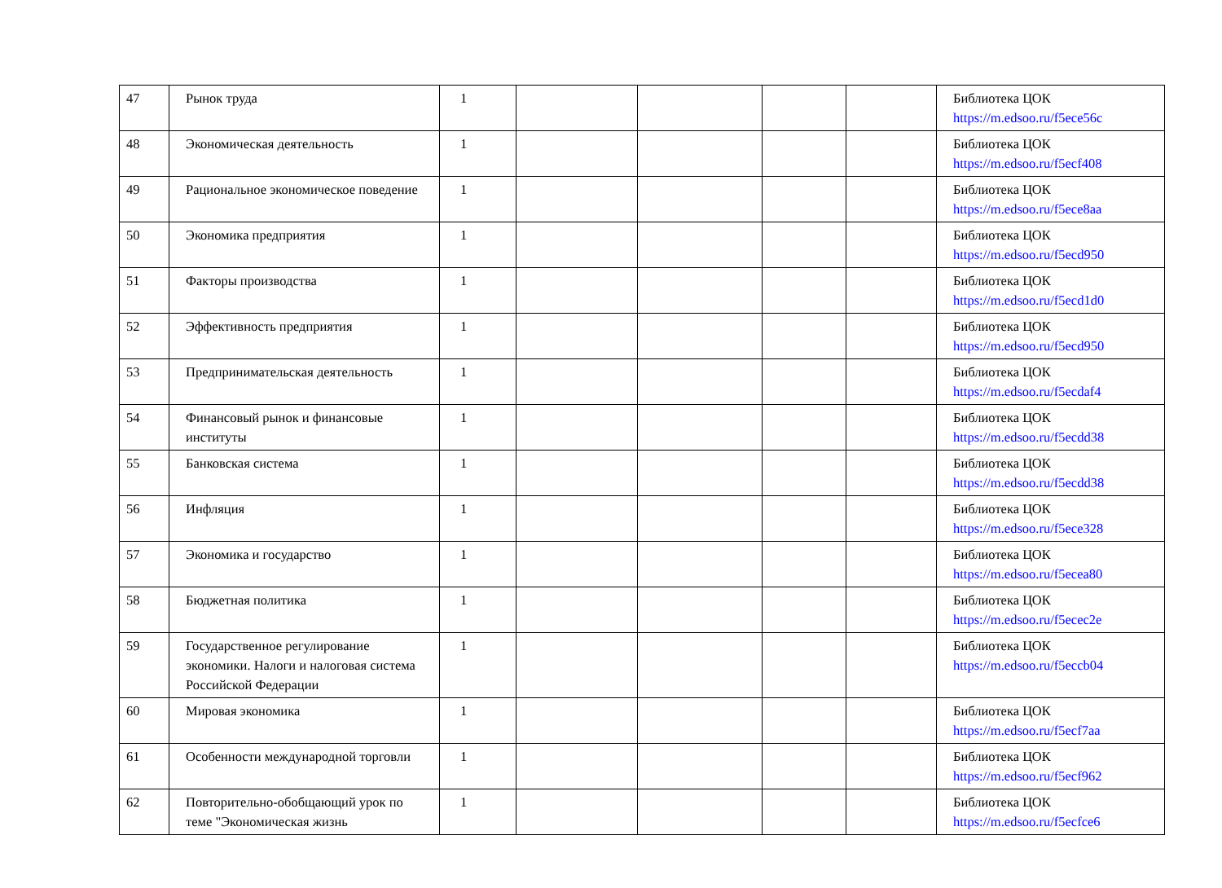| 47 | Рынок труда | 1 | | | | | Библиотека ЦОК https://m.edsoo.ru/f5ece56c |
| 48 | Экономическая деятельность | 1 | | | | | Библиотека ЦОК https://m.edsoo.ru/f5ecf408 |
| 49 | Рациональное экономическое поведение | 1 | | | | | Библиотека ЦОК https://m.edsoo.ru/f5ece8aa |
| 50 | Экономика предприятия | 1 | | | | | Библиотека ЦОК https://m.edsoo.ru/f5ecd950 |
| 51 | Факторы производства | 1 | | | | | Библиотека ЦОК https://m.edsoo.ru/f5ecd1d0 |
| 52 | Эффективность предприятия | 1 | | | | | Библиотека ЦОК https://m.edsoo.ru/f5ecd950 |
| 53 | Предпринимательская деятельность | 1 | | | | | Библиотека ЦОК https://m.edsoo.ru/f5ecdaf4 |
| 54 | Финансовый рынок и финансовые институты | 1 | | | | | Библиотека ЦОК https://m.edsoo.ru/f5ecdd38 |
| 55 | Банковская система | 1 | | | | | Библиотека ЦОК https://m.edsoo.ru/f5ecdd38 |
| 56 | Инфляция | 1 | | | | | Библиотека ЦОК https://m.edsoo.ru/f5ece328 |
| 57 | Экономика и государство | 1 | | | | | Библиотека ЦОК https://m.edsoo.ru/f5ecea80 |
| 58 | Бюджетная политика | 1 | | | | | Библиотека ЦОК https://m.edsoo.ru/f5ecec2e |
| 59 | Государственное регулирование экономики. Налоги и налоговая система Российской Федерации | 1 | | | | | Библиотека ЦОК https://m.edsoo.ru/f5eccb04 |
| 60 | Мировая экономика | 1 | | | | | Библиотека ЦОК https://m.edsoo.ru/f5ecf7aa |
| 61 | Особенности международной торговли | 1 | | | | | Библиотека ЦОК https://m.edsoo.ru/f5ecf962 |
| 62 | Повторительно-обобщающий урок по теме "Экономическая жизнь | 1 | | | | | Библиотека ЦОК https://m.edsoo.ru/f5ecfce6 |